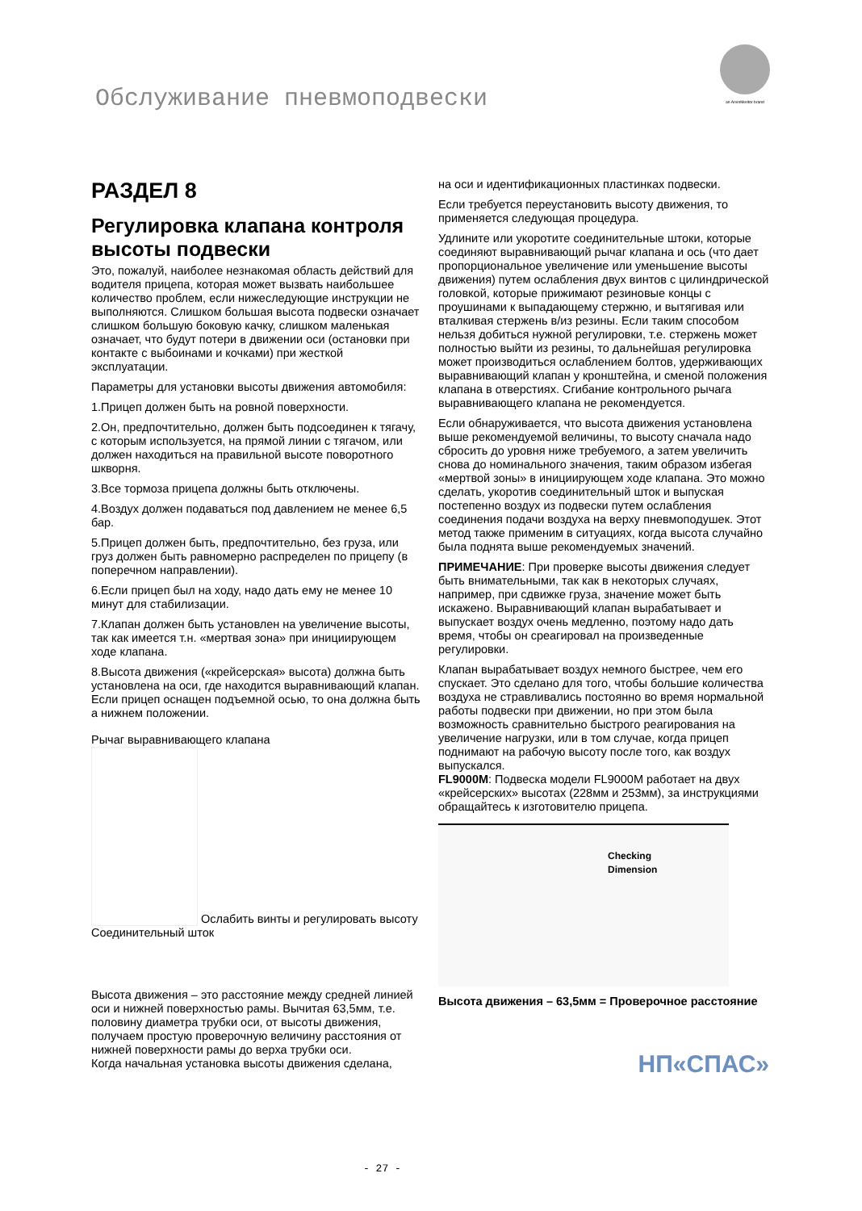Обслуживание пневмоподвески
an ArvinMeritor brand
РАЗДЕЛ 8
Регулировка клапана контроля высоты подвески
Это, пожалуй, наиболее незнакомая область действий для водителя прицепа, которая может вызвать наибольшее количество проблем, если нижеследующие инструкции не выполняются. Слишком большая высота подвески означает слишком большую боковую качку, слишком маленькая означает, что будут потери в движении оси (остановки при контакте с выбоинами и кочками) при жесткой эксплуатации.
Параметры для установки высоты движения автомобиля:
1.Прицеп должен быть на ровной поверхности.
2.Он, предпочтительно, должен быть подсоединен к тягачу, с которым используется, на прямой линии с тягачом, или должен находиться на правильной высоте поворотного шкворня.
3.Все тормоза прицепа должны быть отключены.
4.Воздух должен подаваться под давлением не менее 6,5 бар.
5.Прицеп должен быть, предпочтительно, без груза, или груз должен быть равномерно распределен по прицепу (в поперечном направлении).
6.Если прицеп был на ходу, надо дать ему не менее 10 минут для стабилизации.
7.Клапан должен быть установлен на увеличение высоты, так как имеется т.н. «мертвая зона» при инициирующем ходе клапана.
8.Высота движения («крейсерская» высота) должна быть установлена на оси, где находится выравнивающий клапан.
Если прицеп оснащен подъемной осью, то она должна быть а нижнем положении.
Рычаг выравнивающего клапана
Ослабить винты и регулировать высоту Соединительный шток
Высота движения – это расстояние между средней линией оси и нижней поверхностью рамы. Вычитая 63,5мм, т.е. половину диаметра трубки оси, от высоты движения, получаем простую проверочную величину расстояния от нижней поверхности рамы до верха трубки оси.
Когда начальная установка высоты движения сделана,
на оси и идентификационных пластинках подвески.
Если требуется переустановить высоту движения, то применяется следующая процедура.
Удлините или укоротите соединительные штоки, которые соединяют выравнивающий рычаг клапана и ось (что дает пропорциональное увеличение или уменьшение высоты движения) путем ослабления двух винтов с цилиндрической головкой, которые прижимают резиновые концы с проушинами к выпадающему стержню, и вытягивая или вталкивая стержень в/из резины. Если таким способом нельзя добиться нужной регулировки, т.е. стержень может полностью выйти из резины, то дальнейшая регулировка может производиться ослаблением болтов, удерживающих выравнивающий клапан у кронштейна, и сменой положения клапана в отверстиях. Сгибание контрольного рычага выравнивающего клапана не рекомендуется.
Если обнаруживается, что высота движения установлена выше рекомендуемой величины, то высоту сначала надо сбросить до уровня ниже требуемого, а затем увеличить снова до номинального значения, таким образом избегая «мертвой зоны» в инициирующем ходе клапана. Это можно сделать, укоротив соединительный шток и выпуская постепенно воздух из подвески путем ослабления соединения подачи воздуха на верху пневмоподушек. Этот метод также применим в ситуациях, когда высота случайно была поднята выше рекомендуемых значений.
ПРИМЕЧАНИЕ: При проверке высоты движения следует быть внимательными, так как в некоторых случаях, например, при сдвижке груза, значение может быть искажено. Выравнивающий клапан вырабатывает и выпускает воздух очень медленно, поэтому надо дать время, чтобы он среагировал на произведенные регулировки.
Клапан вырабатывает воздух немного быстрее, чем его спускает. Это сделано для того, чтобы большие количества воздуха не стравливались постоянно во время нормальной работы подвески при движении, но при этом была возможность сравнительно быстрого реагирования на увеличение нагрузки, или в том случае, когда прицеп поднимают на рабочую высоту после того, как воздух выпускался.
FL9000M: Подвеска модели FL9000M работает на двух «крейсерских» высотах (228мм и 253мм), за инструкциями обращайтесь к изготовителю прицепа.
Checking
Dimension
Высота движения – 63,5мм = Проверочное расстояние
НП«СПАС»
- 27 -